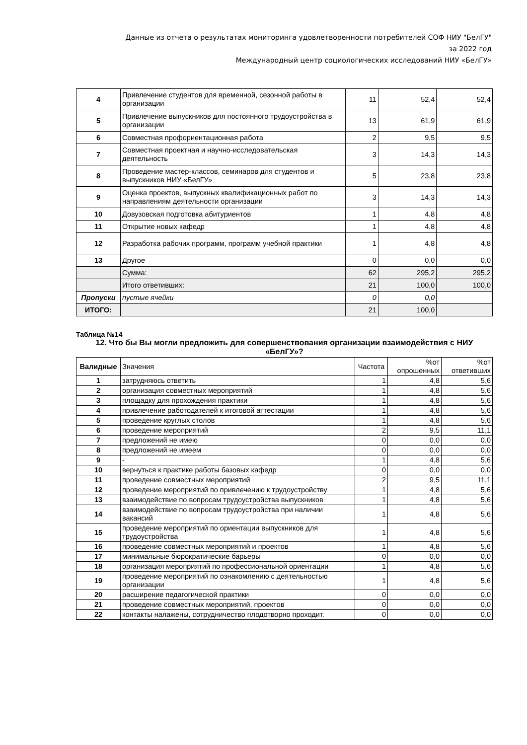Данные из отчета о результатах мониторинга удовлетворенности потребителей СОФ НИУ "БелГУ"
за 2022 год
Международный центр социологических исследований НИУ «БелГУ»
| 4 | Привлечение студентов для временной, сезонной работы в организации | 11 | 52,4 | 52,4 |
| 5 | Привлечение выпускников для постоянного трудоустройства в организации | 13 | 61,9 | 61,9 |
| 6 | Совместная профориентационная работа | 2 | 9,5 | 9,5 |
| 7 | Совместная проектная и научно-исследовательская деятельность | 3 | 14,3 | 14,3 |
| 8 | Проведение мастер-классов, семинаров для студентов и выпускников НИУ «БелГУ» | 5 | 23,8 | 23,8 |
| 9 | Оценка проектов, выпускных квалификационных работ по направлениям деятельности организации | 3 | 14,3 | 14,3 |
| 10 | Довузовская подготовка абитуриентов | 1 | 4,8 | 4,8 |
| 11 | Открытие новых кафедр | 1 | 4,8 | 4,8 |
| 12 | Разработка рабочих программ, программ учебной практики | 1 | 4,8 | 4,8 |
| 13 | Другое | 0 | 0,0 | 0,0 |
| | Сумма: | 62 | 295,2 | 295,2 |
| | Итого ответивших: | 21 | 100,0 | 100,0 |
| Пропуски | пустые ячейки | 0 | 0,0 | |
| ИТОГО: | | 21 | 100,0 | |
Таблица №14
12. Что бы Вы могли предложить для совершенствования организации взаимодействия с НИУ «БелГУ»?
| Валидные | Значения | Частота | %от опрошенных | %от ответивших |
| --- | --- | --- | --- | --- |
| 1 | затрудняюсь ответить | 1 | 4,8 | 5,6 |
| 2 | организация совместных мероприятий | 1 | 4,8 | 5,6 |
| 3 | площадку для прохождения практики | 1 | 4,8 | 5,6 |
| 4 | привлечение работодателей к итоговой аттестации | 1 | 4,8 | 5,6 |
| 5 | проведение круглых столов | 1 | 4,8 | 5,6 |
| 6 | проведение мероприятий | 2 | 9,5 | 11,1 |
| 7 | предложений не имею | 0 | 0,0 | 0,0 |
| 8 | предложений не имеем | 0 | 0,0 | 0,0 |
| 9 | - | 1 | 4,8 | 5,6 |
| 10 | вернуться к практике работы базовых кафедр | 0 | 0,0 | 0,0 |
| 11 | проведение совместных мероприятий | 2 | 9,5 | 11,1 |
| 12 | проведение мероприятий по привлечению к трудоустройству | 1 | 4,8 | 5,6 |
| 13 | взаимодействие по вопросам трудоустройства выпускников | 1 | 4,8 | 5,6 |
| 14 | взаимодействие по вопросам трудоустройства при наличии вакансий | 1 | 4,8 | 5,6 |
| 15 | проведение мероприятий по ориентации выпускников для трудоустройства | 1 | 4,8 | 5,6 |
| 16 | проведение совместных мероприятий и проектов | 1 | 4,8 | 5,6 |
| 17 | минимальные бюрократические барьеры | 0 | 0,0 | 0,0 |
| 18 | организация мероприятий по профессиональной ориентации | 1 | 4,8 | 5,6 |
| 19 | проведение мероприятий по ознакомлению с деятельностью организации | 1 | 4,8 | 5,6 |
| 20 | расширение педагогической практики | 0 | 0,0 | 0,0 |
| 21 | проведение совместных мероприятий, проектов | 0 | 0,0 | 0,0 |
| 22 | контакты налажены, сотрудничество плодотворно проходит. | 0 | 0,0 | 0,0 |